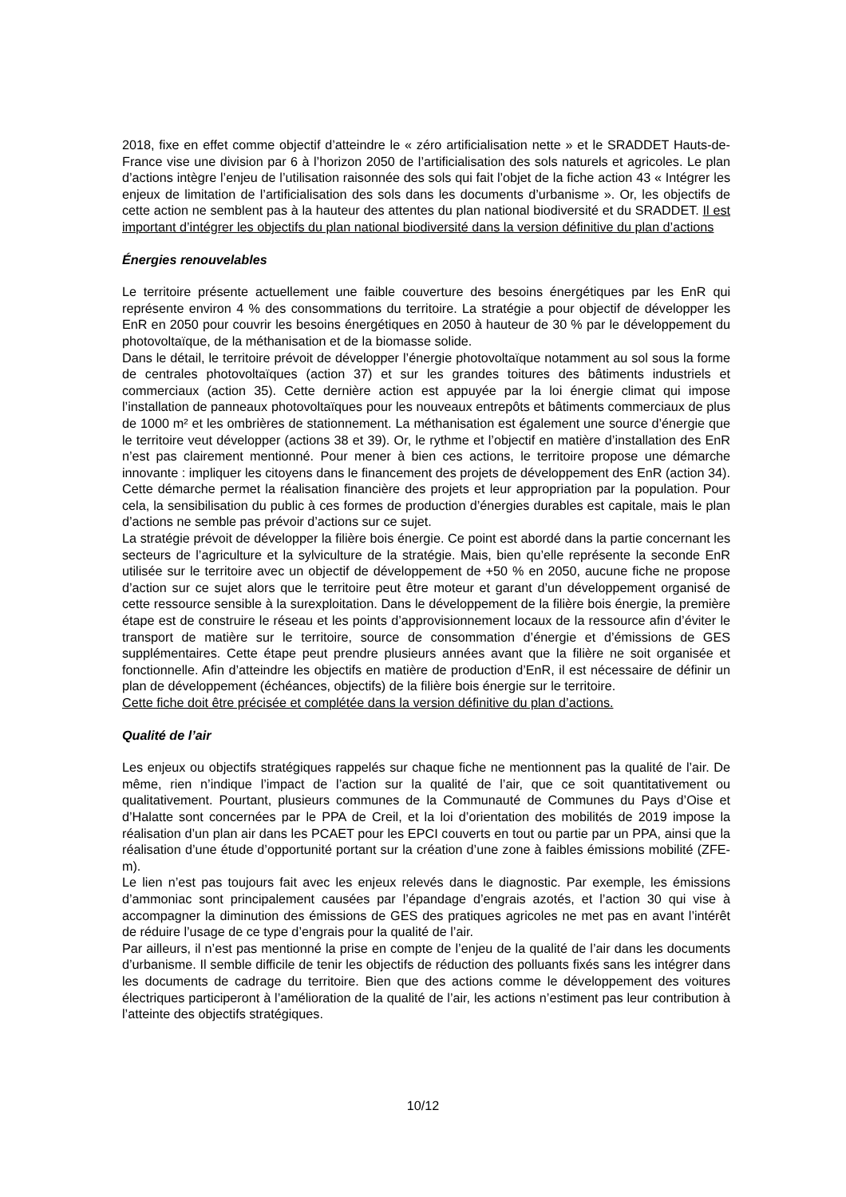2018, fixe en effet comme objectif d’atteindre le « zéro artificialisation nette » et le SRADDET Hauts-de-France vise une division par 6 à l’horizon 2050 de l’artificialisation des sols naturels et agricoles. Le plan d’actions intègre l’enjeu de l’utilisation raisonnée des sols qui fait l’objet de la fiche action 43 « Intégrer les enjeux de limitation de l’artificialisation des sols dans les documents d’urbanisme ». Or, les objectifs de cette action ne semblent pas à la hauteur des attentes du plan national biodiversité et du SRADDET. Il est important d’intégrer les objectifs du plan national biodiversité dans la version définitive du plan d’actions
Énergies renouvelables
Le territoire présente actuellement une faible couverture des besoins énergétiques par les EnR qui représente environ 4 % des consommations du territoire. La stratégie a pour objectif de développer les EnR en 2050 pour couvrir les besoins énergétiques en 2050 à hauteur de 30 % par le développement du photovoltaïque, de la méthanisation et de la biomasse solide.
Dans le détail, le territoire prévoit de développer l’énergie photovoltaïque notamment au sol sous la forme de centrales photovoltaïques (action 37) et sur les grandes toitures des bâtiments industriels et commerciaux (action 35). Cette dernière action est appuyée par la loi énergie climat qui impose l’installation de panneaux photovoltaïques pour les nouveaux entrepôts et bâtiments commerciaux de plus de 1000 m² et les ombrières de stationnement. La méthanisation est également une source d’énergie que le territoire veut développer (actions 38 et 39). Or, le rythme et l’objectif en matière d’installation des EnR n’est pas clairement mentionné. Pour mener à bien ces actions, le territoire propose une démarche innovante : impliquer les citoyens dans le financement des projets de développement des EnR (action 34). Cette démarche permet la réalisation financière des projets et leur appropriation par la population. Pour cela, la sensibilisation du public à ces formes de production d’énergies durables est capitale, mais le plan d’actions ne semble pas prévoir d’actions sur ce sujet.
La stratégie prévoit de développer la filière bois énergie. Ce point est abordé dans la partie concernant les secteurs de l’agriculture et la sylviculture de la stratégie. Mais, bien qu’elle représente la seconde EnR utilisée sur le territoire avec un objectif de développement de +50 % en 2050, aucune fiche ne propose d’action sur ce sujet alors que le territoire peut être moteur et garant d’un développement organisé de cette ressource sensible à la surexploitation. Dans le développement de la filière bois énergie, la première étape est de construire le réseau et les points d’approvisionnement locaux de la ressource afin d’éviter le transport de matière sur le territoire, source de consommation d’énergie et d’émissions de GES supplémentaires. Cette étape peut prendre plusieurs années avant que la filière ne soit organisée et fonctionnelle. Afin d’atteindre les objectifs en matière de production d’EnR, il est nécessaire de définir un plan de développement (échéances, objectifs) de la filière bois énergie sur le territoire.
Cette fiche doit être précisée et complétée dans la version définitive du plan d’actions.
Qualité de l’air
Les enjeux ou objectifs stratégiques rappelés sur chaque fiche ne mentionnent pas la qualité de l’air. De même, rien n’indique l’impact de l’action sur la qualité de l’air, que ce soit quantitativement ou qualitativement. Pourtant, plusieurs communes de la Communauté de Communes du Pays d’Oise et d’Halatte sont concernées par le PPA de Creil, et la loi d’orientation des mobilités de 2019 impose la réalisation d’un plan air dans les PCAET pour les EPCI couverts en tout ou partie par un PPA, ainsi que la réalisation d’une étude d’opportunité portant sur la création d’une zone à faibles émissions mobilité (ZFE-m).
Le lien n’est pas toujours fait avec les enjeux relevés dans le diagnostic. Par exemple, les émissions d’ammoniac sont principalement causées par l’épandage d’engrais azotés, et l’action 30 qui vise à accompagner la diminution des émissions de GES des pratiques agricoles ne met pas en avant l’intérêt de réduire l’usage de ce type d’engrais pour la qualité de l’air.
Par ailleurs, il n’est pas mentionné la prise en compte de l’enjeu de la qualité de l’air dans les documents d’urbanisme. Il semble difficile de tenir les objectifs de réduction des polluants fixés sans les intégrer dans les documents de cadrage du territoire. Bien que des actions comme le développement des voitures électriques participeront à l’amélioration de la qualité de l’air, les actions n’estiment pas leur contribution à l’atteinte des objectifs stratégiques.
10/12